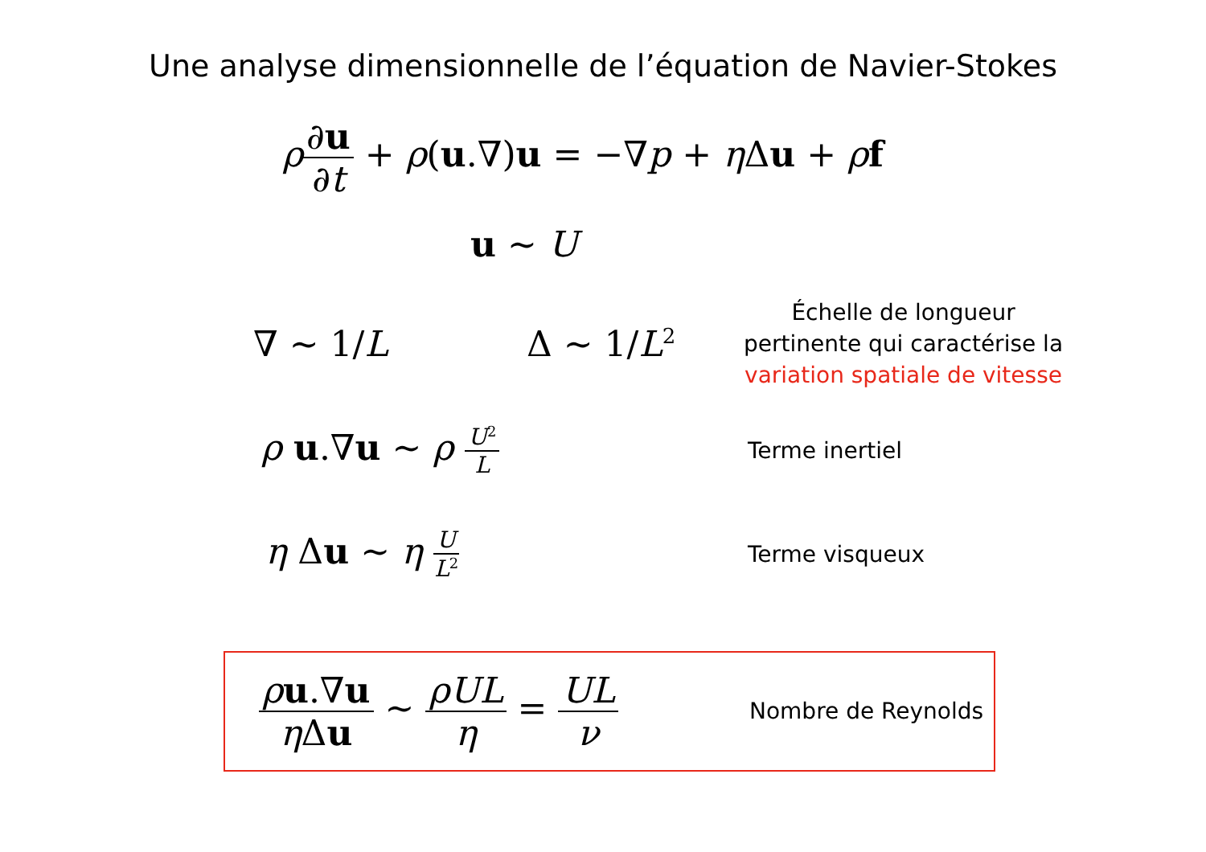Une analyse dimensionnelle de l’équation de Navier-Stokes
ρ∂u ∂t + ρ(u.∇)u = −∇p + η Δu + ρf
u ∼ U
∇ ∼ 1/L Δ ∼ 1/L<sup>2</sup>
Échelle de longueur
pertinente qui caractérise la
variation spatiale de vitesse
ρ u.∇u ∼ ρ U<sup>2</sup> L Terme inertiel
η Δu ∼ η U L<sup>2</sup>
Terme visqueux
ρu.∇u η Δu ∼ ρUL η = UL ν
Nombre de Reynolds